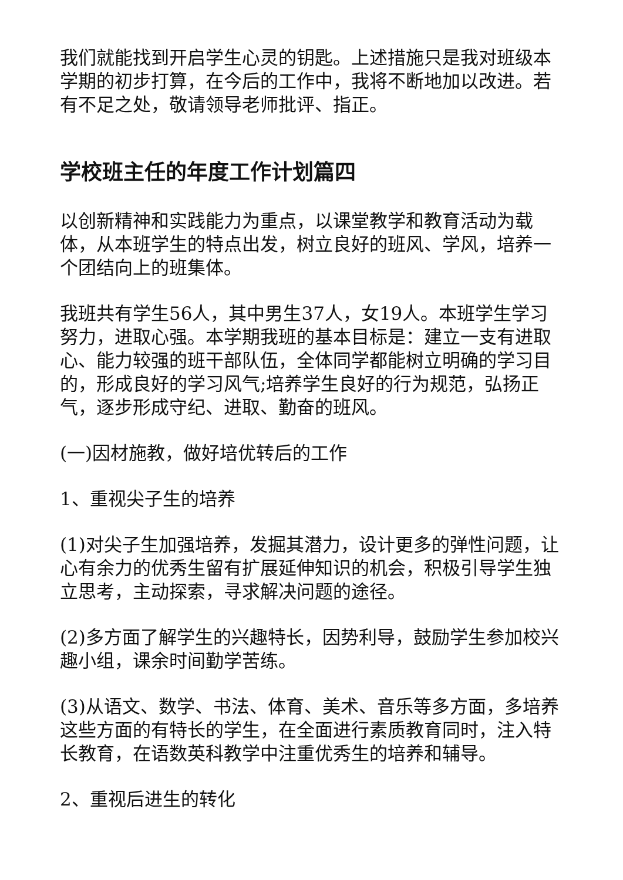我们就能找到开启学生心灵的钥匙。上述措施只是我对班级本学期的初步打算，在今后的工作中，我将不断地加以改进。若有不足之处，敬请领导老师批评、指正。
学校班主任的年度工作计划篇四
以创新精神和实践能力为重点，以课堂教学和教育活动为载体，从本班学生的特点出发，树立良好的班风、学风，培养一个团结向上的班集体。
我班共有学生56人，其中男生37人，女19人。本班学生学习努力，进取心强。本学期我班的基本目标是：建立一支有进取心、能力较强的班干部队伍，全体同学都能树立明确的学习目的，形成良好的学习风气;培养学生良好的行为规范，弘扬正气，逐步形成守纪、进取、勤奋的班风。
(一)因材施教，做好培优转后的工作
1、重视尖子生的培养
(1)对尖子生加强培养，发掘其潜力，设计更多的弹性问题，让心有余力的优秀生留有扩展延伸知识的机会，积极引导学生独立思考，主动探索，寻求解决问题的途径。
(2)多方面了解学生的兴趣特长，因势利导，鼓励学生参加校兴趣小组，课余时间勤学苦练。
(3)从语文、数学、书法、体育、美术、音乐等多方面，多培养这些方面的有特长的学生，在全面进行素质教育同时，注入特长教育，在语数英科教学中注重优秀生的培养和辅导。
2、重视后进生的转化